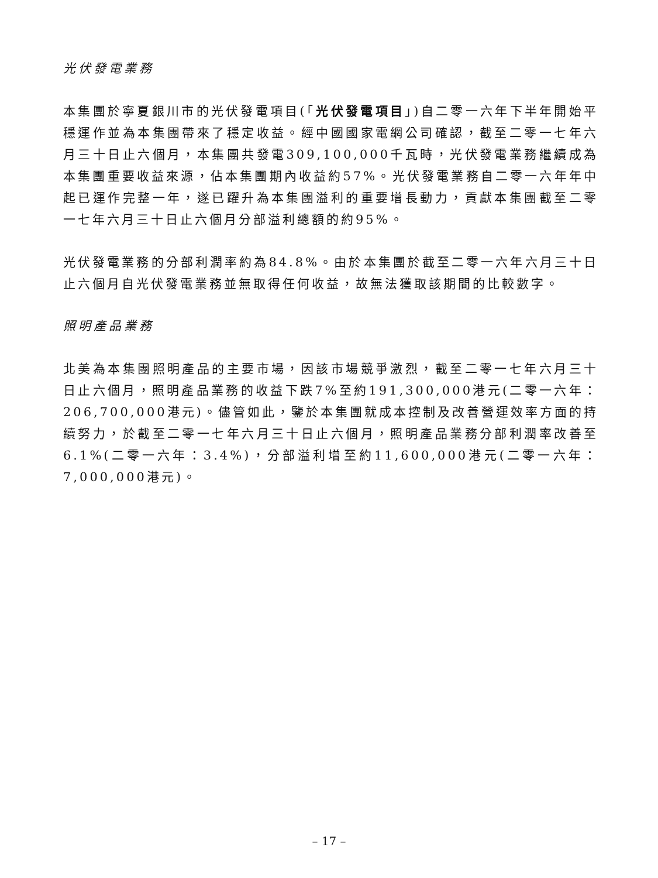光伏發電業務
本集團於寧夏銀川市的光伏發電項目(「光伏發電項目」)自二零一六年下半年開始平穩運作並為本集團帶來了穩定收益。經中國國家電網公司確認，截至二零一七年六月三十日止六個月，本集團共發電309,100,000千瓦時，光伏發電業務繼續成為本集團重要收益來源，佔本集團期內收益約57%。光伏發電業務自二零一六年年中起已運作完整一年，遂已躍升為本集團溢利的重要增長動力，貢獻本集團截至二零一七年六月三十日止六個月分部溢利總額的約95%。
光伏發電業務的分部利潤率約為84.8%。由於本集團於截至二零一六年六月三十日止六個月自光伏發電業務並無取得任何收益，故無法獲取該期間的比較數字。
照明產品業務
北美為本集團照明產品的主要市場，因該市場競爭激烈，截至二零一七年六月三十日止六個月，照明產品業務的收益下跌7%至約191,300,000港元(二零一六年：206,700,000港元)。儘管如此，鑒於本集團就成本控制及改善營運效率方面的持續努力，於截至二零一七年六月三十日止六個月，照明產品業務分部利潤率改善至6.1%(二零一六年：3.4%)，分部溢利增至約11,600,000港元(二零一六年：7,000,000港元)。
– 17 –